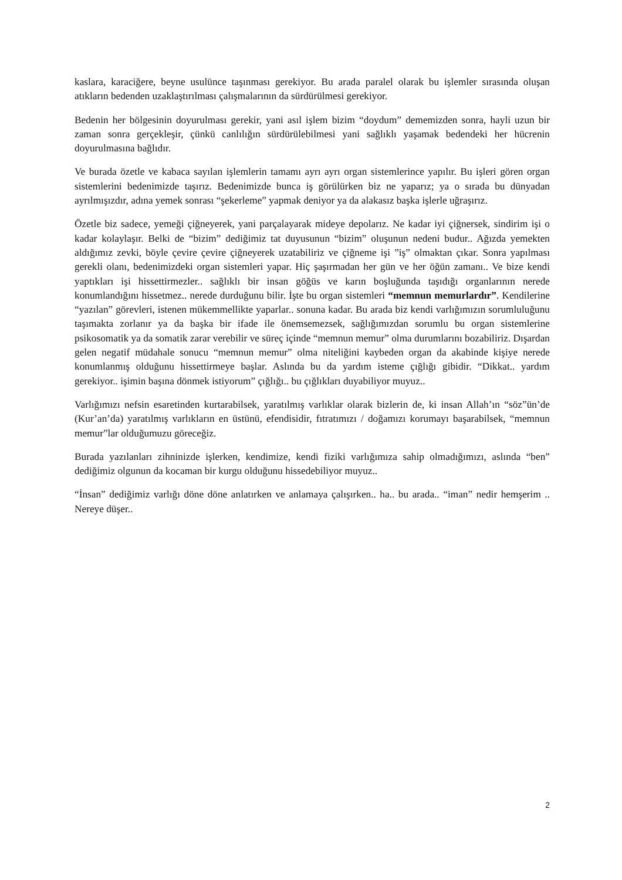kaslara, karaciğere, beyne usulünce taşınması gerekiyor. Bu arada paralel olarak bu işlemler sırasında oluşan atıkların bedenden uzaklaştırılması çalışmalarının da sürdürülmesi gerekiyor.
Bedenin her bölgesinin doyurulması gerekir, yani asıl işlem bizim “doydum” dememizden sonra, hayli uzun bir zaman sonra gerçekleşir, çünkü canlılığın sürdürülebilmesi yani sağlıklı yaşamak bedendeki her hücrenin doyurulmasına bağlıdır.
Ve burada özetle ve kabaca sayılan işlemlerin tamamı ayrı ayrı organ sistemlerince yapılır. Bu işleri gören organ sistemlerini bedenimizde taşırız. Bedenimizde bunca iş görülürken biz ne yaparız; ya o sırada bu dünyadan ayrılmışızdır, adına yemek sonrası “şekerleme” yapmak deniyor ya da alakasız başka işlerle uğraşırız.
Özetle biz sadece, yemeği çiğneyerek, yani parçalayarak mideye depolarız. Ne kadar iyi çiğnersek, sindirim işi o kadar kolaylaşır. Belki de “bizim” dediğimiz tat duyusunun “bizim” oluşunun nedeni budur.. Ağızda yemekten aldığımız zevki, böyle çevire çevire çiğneyerek uzatabiliriz ve çiğneme işi ”iş” olmaktan çıkar. Sonra yapılması gerekli olanı, bedenimizdeki organ sistemleri yapar. Hiç şaşırmadan her gün ve her öğün zamanı.. Ve bize kendi yaptıkları işi hissettirmezler.. sağlıklı bir insan göğüs ve karın boşluğunda taşıdığı organlarının nerede konumlandığını hissetmez.. nerede durduğunu bilir. İşte bu organ sistemleri “memnun memurlardır”. Kendilerine “yazılan” görevleri, istenen mükemmellikte yaparlar.. sonuna kadar. Bu arada biz kendi varlığımızın sorumluluğunu taşımakta zorlanır ya da başka bir ifade ile önemsemezsek, sağlığımızdan sorumlu bu organ sistemlerine psikosomatik ya da somatik zarar verebilir ve süreç içinde “memnun memur” olma durumlarını bozabiliriz. Dışardan gelen negatif müdahale sonucu “memnun memur” olma niteliğini kaybeden organ da akabinde kişiye nerede konumlanmış olduğunu hissettirmeye başlar. Aslında bu da yardım isteme çığlığı gibidir. “Dikkat.. yardım gerekiyor.. işimin başına dönmek istiyorum” çığlığı.. bu çığlıkları duyabiliyor muyuz..
Varlığımızı nefsin esaretinden kurtarabilsek, yaratılmış varlıklar olarak bizlerin de, ki insan Allah’ın “söz”ün’de (Kur’an’da) yaratılmış varlıkların en üstünü, efendisidir, fıtratımızı / doğamızı korumayı başarabilsek, “memnun memur”lar olduğumuzu göreceğiz.
Burada yazılanları zihninizde işlerken, kendimize, kendi fiziki varlığımıza sahip olmadığımızı, aslında “ben” dediğimiz olgunun da kocaman bir kurgu olduğunu hissedebiliyor muyuz..
“İnsan” dediğimiz varlığı döne döne anlatırken ve anlamaya çalışırken.. ha.. bu arada.. “iman” nedir hemşerim .. Nereye düşer..
2